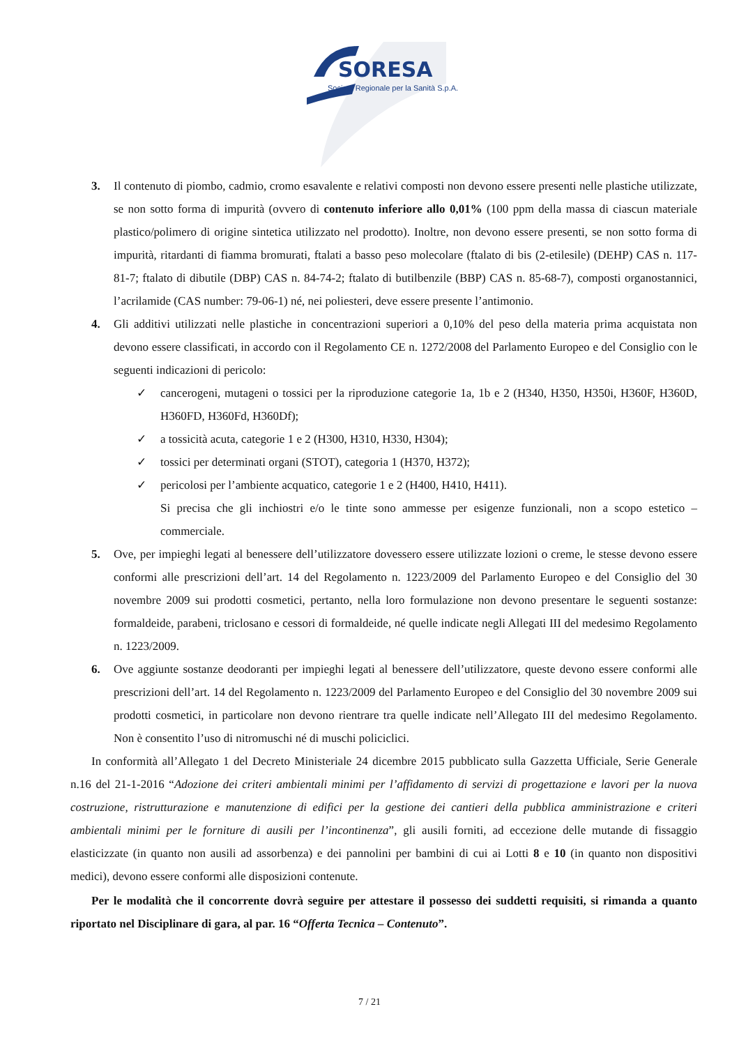SORESA
Società Regionale per la Sanità S.p.A.
3. Il contenuto di piombo, cadmio, cromo esavalente e relativi composti non devono essere presenti nelle plastiche utilizzate, se non sotto forma di impurità (ovvero di contenuto inferiore allo 0,01% (100 ppm della massa di ciascun materiale plastico/polimero di origine sintetica utilizzato nel prodotto). Inoltre, non devono essere presenti, se non sotto forma di impurità, ritardanti di fiamma bromurati, ftalati a basso peso molecolare (ftalato di bis (2-etilesile) (DEHP) CAS n. 117-81-7; ftalato di dibutile (DBP) CAS n. 84-74-2; ftalato di butilbenzile (BBP) CAS n. 85-68-7), composti organostannici, l’acrilamide (CAS number: 79-06-1) né, nei poliesteri, deve essere presente l’antimonio.
4. Gli additivi utilizzati nelle plastiche in concentrazioni superiori a 0,10% del peso della materia prima acquistata non devono essere classificati, in accordo con il Regolamento CE n. 1272/2008 del Parlamento Europeo e del Consiglio con le seguenti indicazioni di pericolo:
✓ cancerogeni, mutageni o tossici per la riproduzione categorie 1a, 1b e 2 (H340, H350, H350i, H360F, H360D, H360FD, H360Fd, H360Df);
✓ a tossicità acuta, categorie 1 e 2 (H300, H310, H330, H304);
✓ tossici per determinati organi (STOT), categoria 1 (H370, H372);
✓ pericolosi per l’ambiente acquatico, categorie 1 e 2 (H400, H410, H411).
Si precisa che gli inchiostri e/o le tinte sono ammesse per esigenze funzionali, non a scopo estetico – commerciale.
5. Ove, per impieghi legati al benessere dell’utilizzatore dovessero essere utilizzate lozioni o creme, le stesse devono essere conformi alle prescrizioni dell’art. 14 del Regolamento n. 1223/2009 del Parlamento Europeo e del Consiglio del 30 novembre 2009 sui prodotti cosmetici, pertanto, nella loro formulazione non devono presentare le seguenti sostanze: formaldeide, parabeni, triclosano e cessori di formaldeide, né quelle indicate negli Allegati III del medesimo Regolamento n. 1223/2009.
6. Ove aggiunte sostanze deodoranti per impieghi legati al benessere dell’utilizzatore, queste devono essere conformi alle prescrizioni dell’art. 14 del Regolamento n. 1223/2009 del Parlamento Europeo e del Consiglio del 30 novembre 2009 sui prodotti cosmetici, in particolare non devono rientrare tra quelle indicate nell’Allegato III del medesimo Regolamento. Non è consentito l’uso di nitromuschi né di muschi policiclici.
In conformità all’Allegato 1 del Decreto Ministeriale 24 dicembre 2015 pubblicato sulla Gazzetta Ufficiale, Serie Generale n.16 del 21-1-2016 “Adozione dei criteri ambientali minimi per l’affidamento di servizi di progettazione e lavori per la nuova costruzione, ristrutturazione e manutenzione di edifici per la gestione dei cantieri della pubblica amministrazione e criteri ambientali minimi per le forniture di ausili per l’incontinenza”, gli ausili forniti, ad eccezione delle mutande di fissaggio elasticizzate (in quanto non ausili ad assorbenza) e dei pannolini per bambini di cui ai Lotti 8 e 10 (in quanto non dispositivi medici), devono essere conformi alle disposizioni contenute.
Per le modalità che il concorrente dovrà seguire per attestare il possesso dei suddetti requisiti, si rimanda a quanto riportato nel Disciplinare di gara, al par. 16 “Offerta Tecnica – Contenuto”.
7 / 21